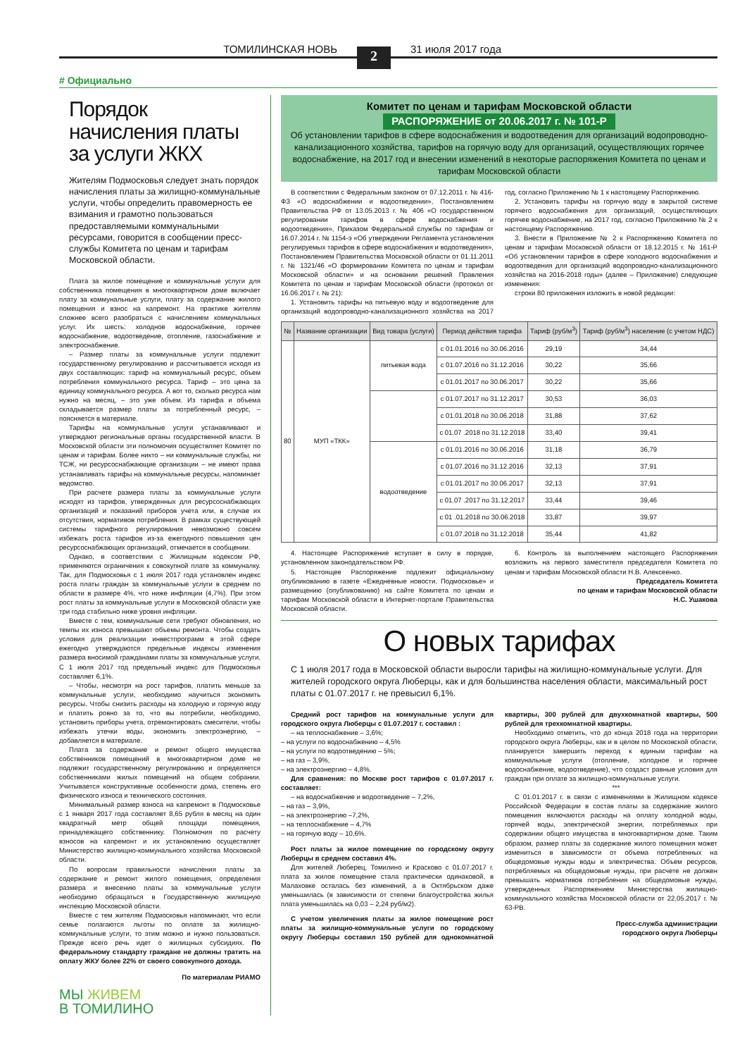ТОМИЛИНСКАЯ НОВЬ
2
31 июля 2017 года
# Официально
Порядок начисления платы за услуги ЖКХ
Жителям Подмосковья следует знать порядок начисления платы за жилищно-коммунальные услуги, чтобы определить правомерность ее взимания и грамотно пользоваться предоставляемыми коммунальными ресурсами, говорится в сообщении пресс-службы Комитета по ценам и тарифам Московской области.
Плата за жилое помещение и коммунальные услуги для собственника помещения в многоквартирном доме включает плату за коммунальные услуги, плату за содержание жилого помещения и взнос на капремонт. На практике жителям сложнее всего разобраться с начислением коммунальных услуг. Их шесть: холодное водоснабжение, горячее водоснабжение, водоотведение, отопление, газоснабжение и электроснабжение.
– Размер платы за коммунальные услуги подлежит государственному регулированию и рассчитывается исходя из двух составляющих: тариф на коммунальный ресурс, объем потребления коммунального ресурса. Тариф – это цена за единицу коммунального ресурса. А вот то, сколько ресурса нам нужно на месяц, – это уже объем. Из тарифа и объема складывается размер платы за потребленный ресурс, – поясняется в материале.
Тарифы на коммунальные услуги устанавливают и утверждают региональные органы государственной власти. В Московской области эти полномочия осуществляет Комитет по ценам и тарифам. Более никто – ни коммунальные службы, ни ТСЖ, ни ресурсоснабжающие организации – не имеют права устанавливать тарифы на коммунальные ресурсы, напоминает ведомство.
При расчете размера платы за коммунальные услуги исходят из тарифов, утвержденных для ресурсоснабжающих организаций и показаний приборов учета или, в случае их отсутствия, нормативов потребления. В рамках существующей системы тарифного регулирования невозможно совсем избежать роста тарифов из-за ежегодного повышения цен ресурсоснабжающих организаций, отмечается в сообщении.
Однако, в соответствии с Жилищным кодексом РФ, применяются ограничения к совокупной плате за коммуналку. Так, для Подмосковья с 1 июля 2017 года установлен индекс роста платы граждан за коммунальные услуги в среднем по области в размере 4%, что ниже инфляции (4,7%). При этом рост платы за коммунальные услуги в Московской области уже три года стабильно ниже уровня инфляции.
Вместе с тем, коммунальные сети требуют обновления, но темпы их износа превышают объемы ремонта. Чтобы создать условия для реализации инвестпрограмм в этой сфере ежегодно утверждаются предельные индексы изменения размера вносимой гражданами платы за коммунальные услуги. С 1 июля 2017 год предельный индекс для Подмосковья составляет 6,1%.
– Чтобы, несмотря на рост тарифов, платить меньше за коммунальные услуги, необходимо научиться экономить ресурсы. Чтобы снизить расходы на холодную и горячую воду и платить ровно за то, что вы потребили, необходимо, установить приборы учета, отремонтировать смесители, чтобы избежать утечки воды, экономить электроэнергию, – добавляется в материале.
Плата за содержание и ремонт общего имущества собственников помещений в многоквартирном доме не подлежит государственному регулированию и определяется собственниками жилых помещений на общем собрании. Учитывается конструктивные особенности дома, степень его физического износа и технического состояния.
Минимальный размер взноса на капремонт в Подмосковье с 1 января 2017 года составляет 8,65 рубля в месяц на один квадратный метр общей площади помещения, принадлежащего собственнику. Полномочия по расчету взносов на капремонт и их установлению осуществляет Министерство жилищно-коммунального хозяйства Московской области.
По вопросам правильности начисления платы за содержание и ремонт жилого помещения, определения размера и внесению платы за коммунальные услуги необходимо обращаться в Государственную жилищную инспекцию Московской области.
Вместе с тем жителям Подмосковья напоминают, что если семье полагаются льготы по оплате за жилищно-коммунальные услуги, то этим можно и нужно пользоваться. Прежде всего речь идет о жилищных субсидиях. По федеральному стандарту граждане не должны тратить на оплату ЖКУ более 22% от своего совокупного дохода.
По материалам РИАМО
МЫ ЖИВЕМ
В ТОМИЛИНО
Комитет по ценам и тарифам Московской области
РАСПОРЯЖЕНИЕ от 20.06.2017 г. № 101-Р
Об установлении тарифов в сфере водоснабжения и водоотведения для организаций водопроводно-канализационного хозяйства, тарифов на горячую воду для организаций, осуществляющих горячее водоснабжение, на 2017 год и внесении изменений в некоторые распоряжения Комитета по ценам и тарифам Московской области
В соответствии с Федеральным законом от 07.12.2011 г. № 416-ФЗ «О водоснабжении и водоотведении», Постановлением Правительства РФ от 13.05.2013 г. № 406 «О государственном регулировании тарифов в сфере водоснабжения и водоотведения», Приказом Федеральной службы по тарифам от 16.07.2014 г. № 1154-э «Об утверждении Регламента установления регулируемых тарифов в сфере водоснабжения и водоотведения», Постановлением Правительства Московской области от 01.11.2011 г. № 1321/46 «О формировании Комитета по ценам и тарифам Московской области» и на основании решений Правления Комитета по ценам и тарифам Московской области (протокол от 16.06.2017 г. № 21):
1. Установить тарифы на питьевую воду и водоотведение для организаций водопроводно-канализационного хозяйства на 2017 год, согласно Приложению № 1 к настоящему Распоряжению.
2. Установить тарифы на горячую воду в закрытой системе горячего водоснабжения для организаций, осуществляющих горячее водоснабжение, на 2017 год, согласно Приложению № 2 к настоящему Распоряжению.
3. Внести в Приложение № 2 к Распоряжению Комитета по ценам и тарифам Московской области от 18.12.2015 г. № 161-Р «Об установлении тарифов в сфере холодного водоснабжения и водоотведения для организаций водопроводно-канализационного хозяйства на 2016-2018 годы» (далее – Приложение) следующие изменения:
строки 80 приложения изложить в новой редакции:
| № | Название организации | Вид товара (услуги) | Период действия тарифа | Тариф (руб/м<sup>3</sup>) | Тариф (руб/м<sup>3</sup>) население (с учетом НДС) |
| --- | --- | --- | --- | --- | --- |
| 80 | МУП «ТКК» | питьевая вода | с 01.01.2016 по 30.06.2016 | 29,19 | 34,44 |
| | | | с 01.07.2016 по 31.12.2016 | 30,22 | 35,66 |
| | | | с 01.01.2017 по 30.06.2017 | 30,22 | 35,66 |
| | | | с 01.07.2017 по 31.12.2017 | 30,53 | 36,03 |
| | | | с 01.01.2018 по 30.06.2018 | 31,88 | 37,62 |
| | | | с 01.07 .2018 по 31.12.2018 | 33,40 | 39,41 |
| | | водоотведение | с 01.01.2016 по 30.06.2016 | 31,18 | 36,79 |
| | | | с 01.07.2016 по 31.12.2016 | 32,13 | 37,91 |
| | | | с 01.01.2017 по 30.06.2017 | 32,13 | 37,91 |
| | | | с 01.07 .2017 по 31.12.2017 | 33,44 | 39,46 |
| | | | с 01 .01.2018 по 30.06.2018 | 33,87 | 39,97 |
| | | | с 01.07.2018 по 31.12.2018 | 35,44 | 41,82 |
4. Настоящее Распоряжение вступает в силу в порядке, установленном законодательством РФ.
5. Настоящее Распоряжение подлежит официальному опубликованию в газете «Ежедневные новости. Подмосковье» и размещению (опубликованию) на сайте Комитета по ценам и тарифам Московской области в Интернет-портале Правительства Московской области.
6. Контроль за выполнением настоящего Распоряжения возложить на первого заместителя председателя Комитета по ценам и тарифам Московской области Н.В. Алексеенко.
Председатель Комитета
по ценам и тарифам Московской области
Н.С. Ушакова
О новых тарифах
С 1 июля 2017 года в Московской области выросли тарифы на жилищно-коммунальные услуги. Для жителей городского округа Люберцы, как и для большинства населения области, максимальный рост платы с 01.07.2017 г. не превысил 6,1%.
Средний рост тарифов на коммунальные услуги для городского округа Люберцы с 01.07.2017 г. составил :
– на теплоснабжение – 3,6%;
– на услуги по водоснабжению – 4,5%
– на услуги по водоотведению – 5%;
– на газ – 3,9%,
– на электроэнергию – 4,8%.
Для сравнения: по Москве рост тарифов с 01.07.2017 г. составляет:
– на водоснабжение и водоотведение – 7,2%,
– на газ – 3,9%,
– на электроэнергию –7,2%,
– на теплоснабжение – 4,7%
– на горячую воду – 10,6%.
Рост платы за жилое помещение по городскому округу Люберцы в среднем составил 4%.
Для жителей Люберец, Томилино и Красково с 01.07.2017 г. плата за жилое помещение стала практически одинаковой, в Малаховке осталась без изменений, а в Октябрьском даже уменьшилась (в зависимости от степени благоустройства жилья плата уменьшилась на 0,03 – 2,24 руб/м2).
С учетом увеличения платы за жилое помещение рост платы за жилищно-коммунальные услуги по городскому округу Люберцы составил 150 рублей для однокомнатной квартиры, 300 рублей для двухкомнатной квартиры, 500 рублей для трехкомнатной квартиры.
Необходимо отметить, что до конца 2018 года на территории городского округа Люберцы, как и в целом по Московской области, планируется завершить переход к единым тарифам на коммунальные услуги (отопление, холодное и горячее водоснабжение, водоотведение), что создаст равные условия для граждан при оплате за жилищно-коммунальные услуги.
***
С 01.01.2017 г. в связи с изменениями в Жилищном кодексе Российской Федерации в состав платы за содержание жилого помещения включаются расходы на оплату холодной воды, горячей воды, электрической энергии, потребляемых при содержании общего имущества в многоквартирном доме. Таким образом, размер платы за содержание жилого помещения может измениться в зависимости от объема потребленных на общедомовые нужды воды и электричества. Объем ресурсов, потребляемых на общедомовые нужды, при расчете не должен превышать нормативов потребления на общедомовые нужды, утвержденных Распоряжением Министерства жилищно-коммунального хозяйства Московской области от 22.05.2017 г. № 63-РВ.
Пресс-служба администрации
городского округа Люберцы